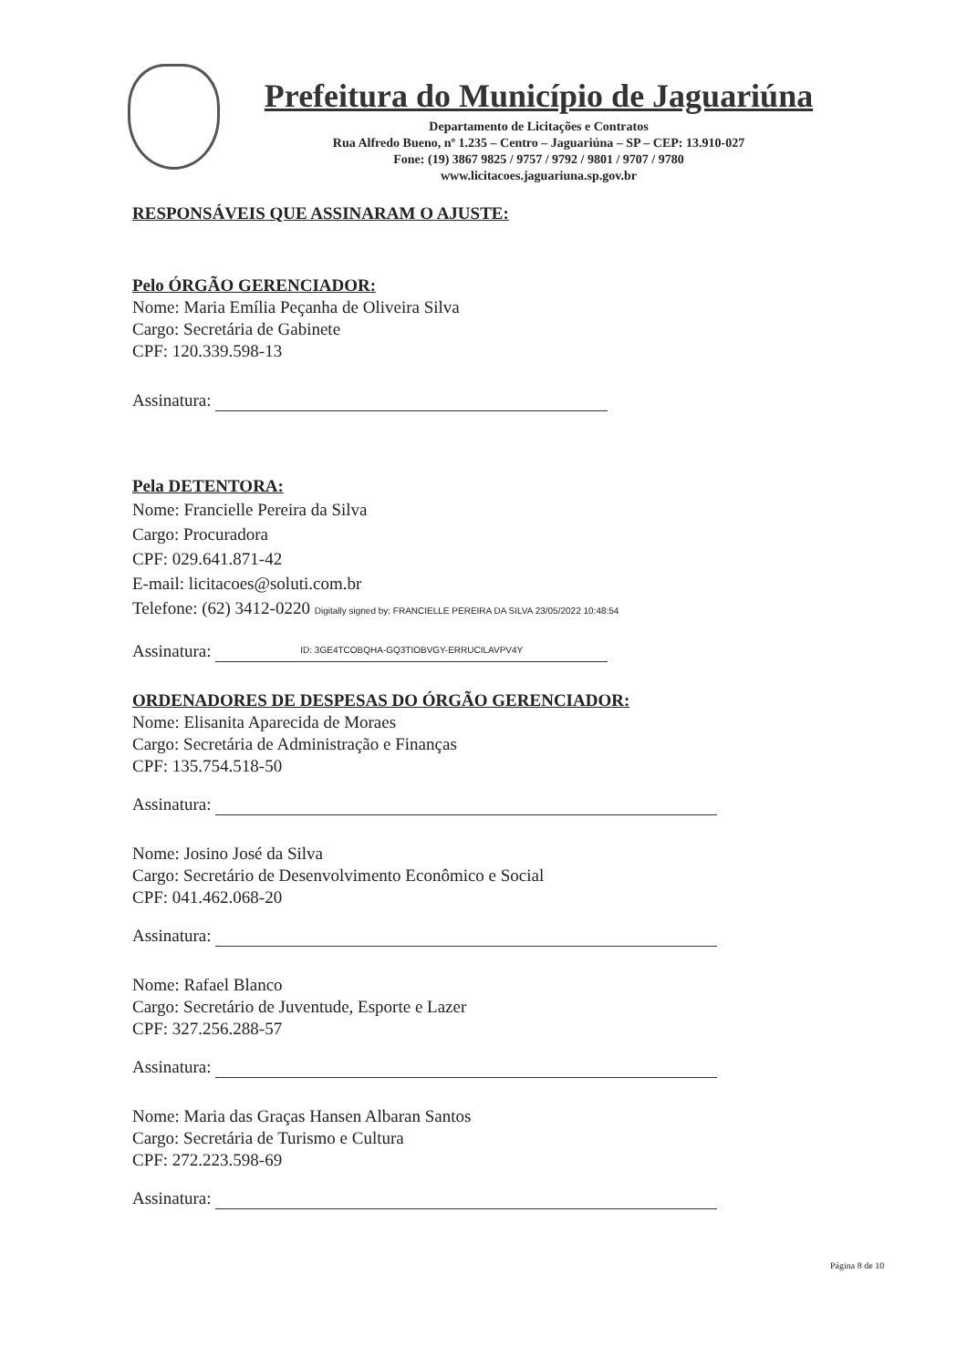Prefeitura do Município de Jaguariúna
Departamento de Licitações e Contratos
Rua Alfredo Bueno, nº 1.235 – Centro – Jaguariúna – SP – CEP: 13.910-027
Fone: (19) 3867 9825 / 9757 / 9792 / 9801 / 9707 / 9780
www.licitacoes.jaguariuna.sp.gov.br
RESPONSÁVEIS QUE ASSINARAM O AJUSTE:
Pelo ÓRGÃO GERENCIADOR:
Nome: Maria Emília Peçanha de Oliveira Silva
Cargo: Secretária de Gabinete
CPF: 120.339.598-13
Assinatura:
Pela DETENTORA:
Nome: Francielle Pereira da Silva
Cargo: Procuradora
CPF: 029.641.871-42
E-mail: licitacoes@soluti.com.br
Telefone: (62) 3412-0220 Digitally signed by: FRANCIELLE PEREIRA DA SILVA 23/05/2022 10:48:54
Assinatura: ID: 3GE4TCOBQHA-GQ3TIOBVGY-ERRUCILAVPV4Y
ORDENADORES DE DESPESAS DO ÓRGÃO GERENCIADOR:
Nome: Elisanita Aparecida de Moraes
Cargo: Secretária de Administração e Finanças
CPF: 135.754.518-50
Assinatura:
Nome: Josino José da Silva
Cargo: Secretário de Desenvolvimento Econômico e Social
CPF: 041.462.068-20
Assinatura:
Nome: Rafael Blanco
Cargo: Secretário de Juventude, Esporte e Lazer
CPF: 327.256.288-57
Assinatura:
Nome: Maria das Graças Hansen Albaran Santos
Cargo: Secretária de Turismo e Cultura
CPF: 272.223.598-69
Assinatura:
Página 8 de 10